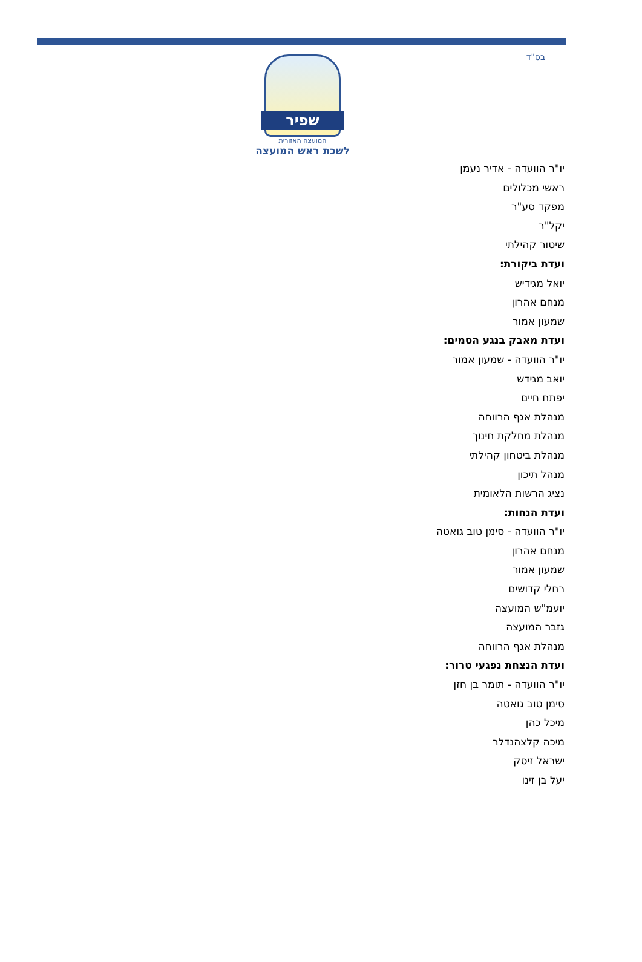בס"ד
שפיר
המועצה האזורית
לשכת ראש המועצה
יו"ר הוועדה - אדיר נעמן
ראשי מכלולים
מפקד סע"ר
יקל"ר
שיטור קהילתי
ועדת ביקורת:
יואל מגידיש
מנחם אהרון
שמעון אמור
ועדת מאבק בנגע הסמים:
יו"ר הוועדה - שמעון אמור
יואב מגידש
יפתח חיים
מנהלת אגף הרווחה
מנהלת מחלקת חינוך
מנהלת ביטחון קהילתי
מנהל תיכון
נציג הרשות הלאומית
ועדת הנחות:
יו"ר הוועדה - סימן טוב גואטה
מנחם אהרון
שמעון אמור
רחלי קדושים
יועמ"ש המועצה
גזבר המועצה
מנהלת אגף הרווחה
ועדת הנצחת נפגעי טרור:
יו"ר הוועדה - תומר בן חזן
סימן טוב גואטה
מיכל כהן
מיכה קלצהנדלר
ישראל זיסק
יעל בן זינו